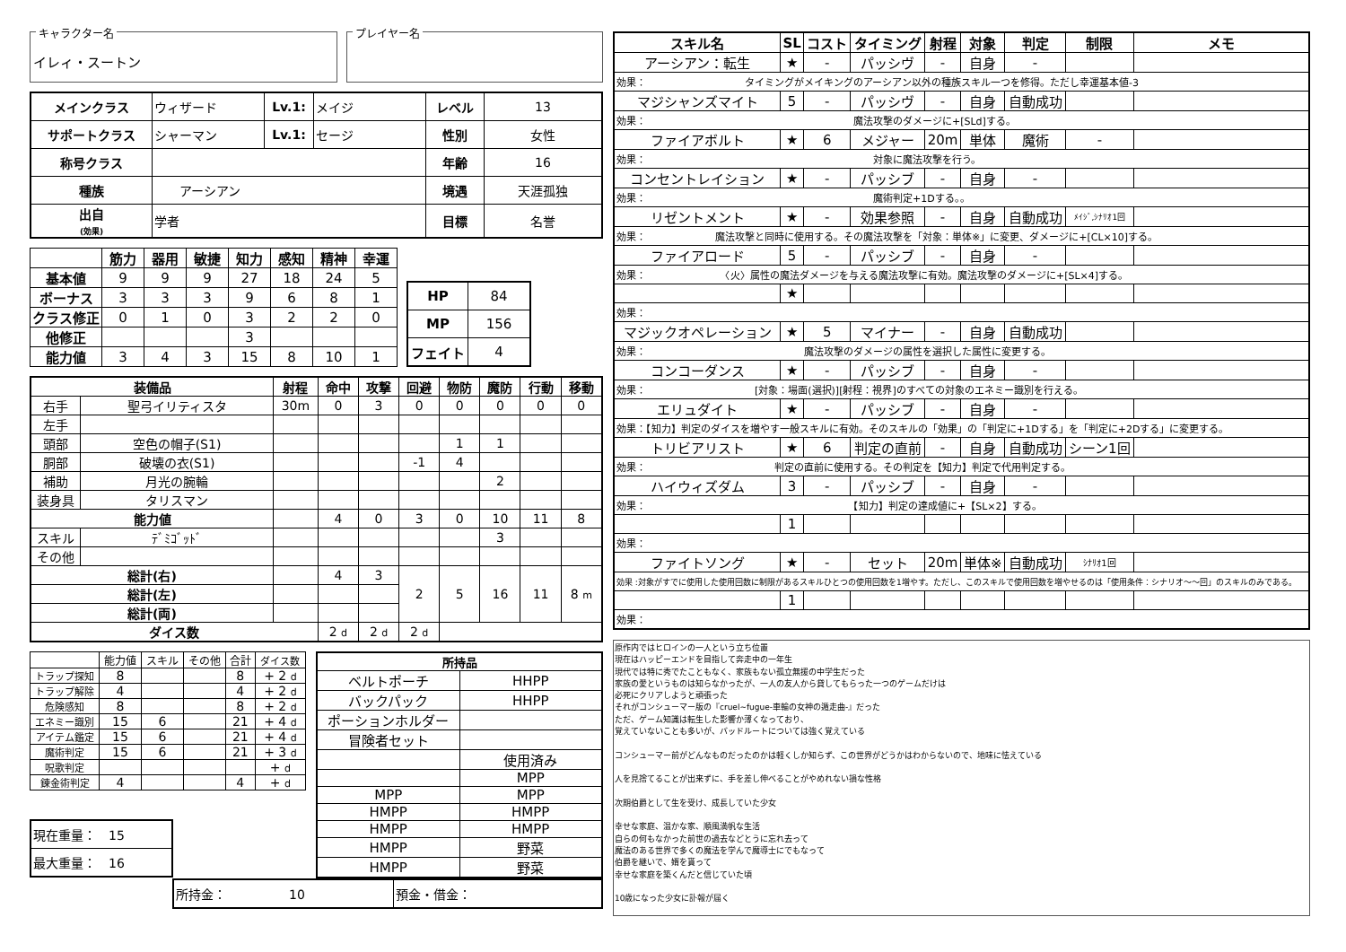キャラクター名
イレィ・スートン
プレイヤー名
| メインクラス | ウィザード | Lv.1: | メイジ | レベル | 13 |
| サポートクラス | シャーマン | Lv.1: | セージ | 性別 | 女性 |
| 称号クラス | | | | 年齢 | 16 |
| 種族 | アーシアン | | | 境遇 | 天涯孤独 |
| 出自 (効果) | 学者 | | | 目標 | 名誉 |
| | 筋力 | 器用 | 敏捷 | 知力 | 感知 | 精神 | 幸運 |
| --- | --- | --- | --- | --- | --- | --- | --- |
| 基本値 | 9 | 9 | 9 | 27 | 18 | 24 | 5 |
| ボーナス | 3 | 3 | 3 | 9 | 6 | 8 | 1 |
| クラス修正 | 0 | 1 | 0 | 3 | 2 | 2 | 0 |
| 他修正 | | | | 3 | | | |
| 能力値 | 3 | 4 | 3 | 15 | 8 | 10 | 1 |
| HP | 84 |
| MP | 156 |
| フェイト | 4 |
| 装備品 | | 射程 | 命中 | 攻撃 | 回避 | 物防 | 魔防 | 行動 | 移動 |
| --- | --- | --- | --- | --- | --- | --- | --- | --- | --- |
| 右手 | 聖弓イリティスタ | 30m | 0 | 3 | 0 | 0 | 0 | 0 | 0 |
| 左手 | | | | | | | | | |
| 頭部 | 空色の帽子(S1) | | | | | 1 | 1 | | |
| 胴部 | 破壊の衣(S1) | | | | -1 | 4 | | | |
| 補助 | 月光の腕輪 | | | | | | 2 | | |
| 装身具 | タリスマン | | | | | | | | |
| 能力値 | | | 4 | 0 | 3 | 0 | 10 | 11 | 8 |
| スキル | ﾃﾞﾐｺﾞｯﾄﾞ | | | | | | 3 | | |
| その他 | | | | | | | | | |
| 総計(右) | | | 4 | 3 | 2 | 5 | 16 | 11 | 8 m |
| 総計(左) | | | | | | | | | |
| 総計(両) | | | | | | | | | |
| ダイス数 | | | 2 d | 2 d | 2 d | | | | |
| | 能力値 | スキル | その他 | 合計 | ダイス数 |
| トラップ探知 | 8 | | | 8 | + 2 d |
| トラップ解除 | 4 | | | 4 | + 2 d |
| 危険感知 | 8 | | | 8 | + 2 d |
| エネミー識別 | 15 | 6 | | 21 | + 4 d |
| アイテム鑑定 | 15 | 6 | | 21 | + 4 d |
| 魔術判定 | 15 | 6 | | 21 | + 3 d |
| 呪歌判定 | | | | | + d |
| 錬金術判定 | 4 | | | 4 | + d |
| 現在重量： 15 |
| 最大重量： 16 |
| 所持品 | |
| --- | --- |
| ベルトポーチ | HHPP |
| バックパック | HHPP |
| ポーションホルダー | |
| 冒険者セット | |
| | 使用済み |
| | MPP |
| MPP | MPP |
| HMPP | HMPP |
| HMPP | HMPP |
| HMPP | 野菜 |
| HMPP | 野菜 |
| 所持金： 10 | 預金・借金： |
| スキル名 | SL | コスト | タイミング | 射程 | 対象 | 判定 | 制限 | メモ |
| --- | --- | --- | --- | --- | --- | --- | --- | --- |
| アーシアン：転生 | ★ | - | パッシヴ | - | 自身 | - | | |
| 効果： タイミングがメイキングのアーシアン以外の種族スキル一つを修得。ただし幸運基本値-3 | | | | | | | | |
| マジシャンズマイト | 5 | - | パッシヴ | - | 自身 | 自動成功 | | |
| 効果： 魔法攻撃のダメージに+[SLd]する。 | | | | | | | | |
| ファイアボルト | ★ | 6 | メジャー | 20m | 単体 | 魔術 | - | |
| 効果： 対象に魔法攻撃を行う。 | | | | | | | | |
| コンセントレイション | ★ | - | パッシブ | - | 自身 | - | | |
| 効果： 魔術判定+1Dする。。 | | | | | | | | |
| リゼントメント | ★ | - | 効果参照 | - | 自身 | 自動成功 | ﾒｲｼﾞ,ｼﾅﾘｵ1回 | |
| 効果： 魔法攻撃と同時に使用する。その魔法攻撃を「対象：単体※」に変更、ダメージに+[CL×10]する。 | | | | | | | | |
| ファイアロード | 5 | - | パッシブ | - | 自身 | - | | |
| 効果： 〈火〉属性の魔法ダメージを与える魔法攻撃に有効。魔法攻撃のダメージに+[SL×4]する。 | | | | | | | | |
| | ★ | | | | | | | |
| 効果： | | | | | | | | |
| マジックオペレーション | ★ | 5 | マイナー | - | 自身 | 自動成功 | | |
| 効果： 魔法攻撃のダメージの属性を選択した属性に変更する。 | | | | | | | | |
| コンコーダンス | ★ | - | パッシブ | - | 自身 | - | | |
| 効果： [対象：場面(選択)][射程：視界]のすべての対象のエネミー識別を行える。 | | | | | | | | |
| エリュダイト | ★ | - | パッシブ | - | 自身 | - | | |
| 効果：【知力】判定のダイスを増やす一般スキルに有効。そのスキルの「効果」の「判定に+1Dする」を「判定に+2Dする」に変更する。 | | | | | | | | |
| トリビアリスト | ★ | 6 | 判定の直前 | - | 自身 | 自動成功 | シーン1回 | |
| 効果： 判定の直前に使用する。その判定を【知力】判定で代用判定する。 | | | | | | | | |
| ハイウィズダム | 3 | - | パッシブ | - | 自身 | - | | |
| 効果： 【知力】判定の達成値に+【SL×2】する。 | | | | | | | | |
| | 1 | | | | | | | |
| 効果： | | | | | | | | |
| ファイトソング | ★ | - | セット | 20m | 単体※ | 自動成功 | ｼﾅﾘｵ1回 | |
| 効果 :対象がすでに使用した使用回数に制限があるスキルひとつの使用回数を1増やす。ただし、このスキルで使用回数を増やせるのは「使用条件：シナリオ～～回」のスキルのみである。 | | | | | | | | |
| | 1 | | | | | | | |
| 効果： | | | | | | | | |
原作内ではヒロインの一人という立ち位置 現在はハッピーエンドを目指して奔走中の一年生 現代では特に秀でたこともなく、家族もない孤立無援の中学生だった 家族の愛というものは知らなかったが、一人の友人から貸してもらった一つのゲームだけは 必死にクリアしようと頑張った それがコンシューマー版の『cruel~fugue-車輪の女神の遁走曲-』だった ただ、ゲーム知識は転生した影響か薄くなっており、 覚えていないことも多いが、バッドルートについては強く覚えている コンシューマー前がどんなものだったのかは軽くしか知らず、この世界がどうかはわからないので、地味に怯えている 人を見捨てることが出来ずに、手を差し伸べることがやめれない損な性格 次期伯爵として生を受け、成長していた少女 幸せな家庭、温かな家、順風満帆な生活 自らの何もなかった前世の過去などとうに忘れ去って 魔法のある世界で多くの魔法を学んで魔導士にでもなって 伯爵を継いで、婿を貰って 幸せな家庭を築くんだと信じていた頃 10歳になった少女に訃報が届く